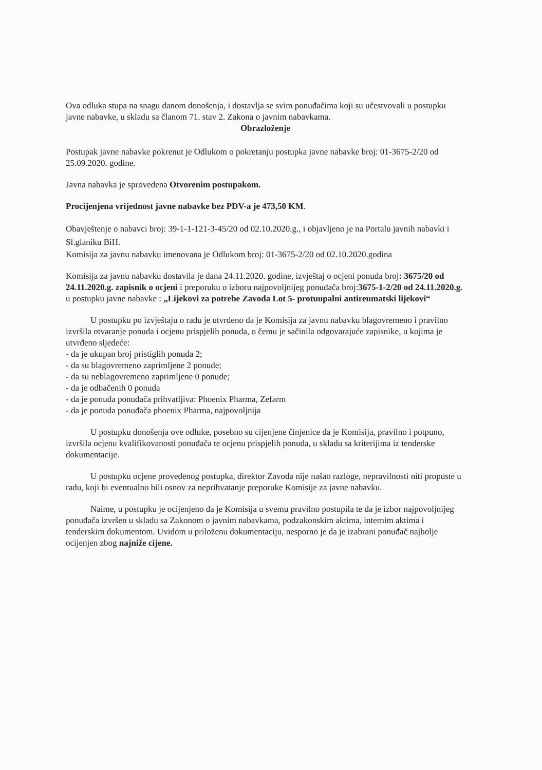Ova odluka stupa na snagu danom donošenja, i dostavlja se svim ponuđačima koji su učestvovali u postupku javne nabavke, u skladu sa članom 71. stav 2. Zakona o javnim nabavkama.
Obrazloženje
Postupak javne nabavke pokrenut je Odlukom o pokretanju postupka javne nabavke broj: 01-3675-2/20 od 25.09.2020. godine.
Javna nabavka je sprovedena Otvorenim postupakom.
Procijenjena vrijednost javne nabavke bez PDV-a je 473,50 KM.
Obavještenje o nabavci broj: 39-1-1-121-3-45/20 od 02.10.2020.g., i objavljeno je na Portalu javnih nabavki i Sl.glaniku BiH.
Komisija za javnu nabavku imenovana je Odlukom broj: 01-3675-2/20 od 02.10.2020.godina
Komisija za javnu nabavku dostavila je dana 24.11.2020. godine, izvještaj o ocjeni ponuda broj: 3675/20 od 24.11.2020.g. zapisnik o ocjeni i preporuku o izboru najpovoljnijeg ponuđača broj:3675-1-2/20 od 24.11.2020.g. u postupku javne nabavke : „Lijekovi za potrebe Zavoda Lot 5- protuupalni antireumatski lijekovi“
U postupku po izvještaju o radu je utvrđeno da je Komisija za javnu nabavku blagovremeno i pravilno izvršila otvaranje ponuda i ocjenu prispjelih ponuda, o čemu je sačinila odgovarajuće zapisnike, u kojima je utvrđeno sljedeće:
- da je ukupan broj pristiglih ponuda 2;
- da su blagovremeno zaprimljene 2 ponude;
- da su neblagovremeno zaprimljene 0 ponude;
- da je odbačenih 0 ponuda
- da je ponuda ponuđača prihvatljiva: Phoenix Pharma, Zefarm
- da je ponuda ponuđača phoenix Pharma, najpovoljnija
U postupku donošenja ove odluke, posebno su cijenjene činjenice da je Komisija, pravilno i potpuno, izvršila ocjenu kvalifikovanosti ponuđača te ocjenu prispjelih ponuda, u skladu sa kriterijima iz tenderske dokumentacije.
U postupku ocjene provedenog postupka, direktor Zavoda nije našao razloge, nepravilnosti niti propuste u radu, koji bi eventualno bili osnov za neprihvatanje preporuke Komisije za javne nabavku.
Naime, u postupku je ocijenjeno da je Komisija u svemu pravilno postupila te da je izbor najpovoljnijeg ponuđača izvršen u skladu sa Zakonom o javnim nabavkama, podzakonskim aktima, internim aktima i tenderskim dokumentom. Uvidom u priloženu dokumentaciju, nesporno je da je izabrani ponuđač najbolje ocijenjen zbog najniže cijene.